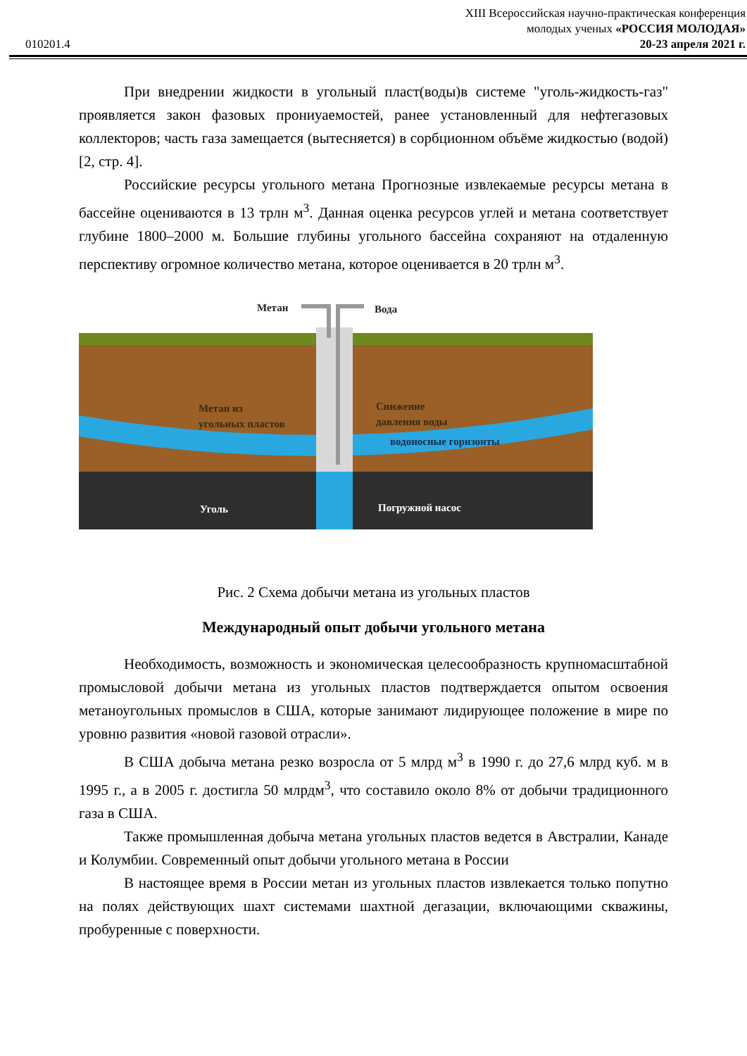XIII Всероссийская научно-практическая конференция
молодых ученых «РОССИЯ МОЛОДАЯ»
010201.4 20-23 апреля 2021 г.
При внедрении жидкости в угольный пласт(воды)в системе "уголь-жидкость-газ" проявляется закон фазовых прониуаемостей, ранее установленный для нефтегазовых коллекторов; часть газа замещается (вытесняется) в сорбционном объёме жидкостью (водой) [2, стр. 4].
Российские ресурсы угольного метана Прогнозные извлекаемые ресурсы метана в бассейне оцениваются в 13 трлн м<sup>3</sup>. Данная оценка ресурсов углей и метана соответствует глубине 1800–2000 м. Большие глубины угольного бассейна сохраняют на отдаленную перспективу огромное количество метана, которое оценивается в 20 трлн м<sup>3</sup>.
Метан
Вода
Метан из
угольных пластов
Снижение
давления воды
водоносные горизонты
Уголь
Погружной насос
Рис. 2 Схема добычи метана из угольных пластов
Международный опыт добычи угольного метана
Необходимость, возможность и экономическая целесообразность крупномасштабной промысловой добычи метана из угольных пластов подтверждается опытом освоения метаноугольных промыслов в США, которые занимают лидирующее положение в мире по уровню развития «новой газовой отрасли».
В США добыча метана резко возросла от 5 млрд м<sup>3</sup> в 1990 г. до 27,6 млрд куб. м в 1995 г., а в 2005 г. достигла 50 млрдм<sup>3</sup>, что составило около 8% от добычи традиционного газа в США.
Также промышленная добыча метана угольных пластов ведется в Австралии, Канаде и Колумбии. Современный опыт добычи угольного метана в России
В настоящее время в России метан из угольных пластов извлекается только попутно на полях действующих шахт системами шахтной дегазации, включающими скважины, пробуренные с поверхности.